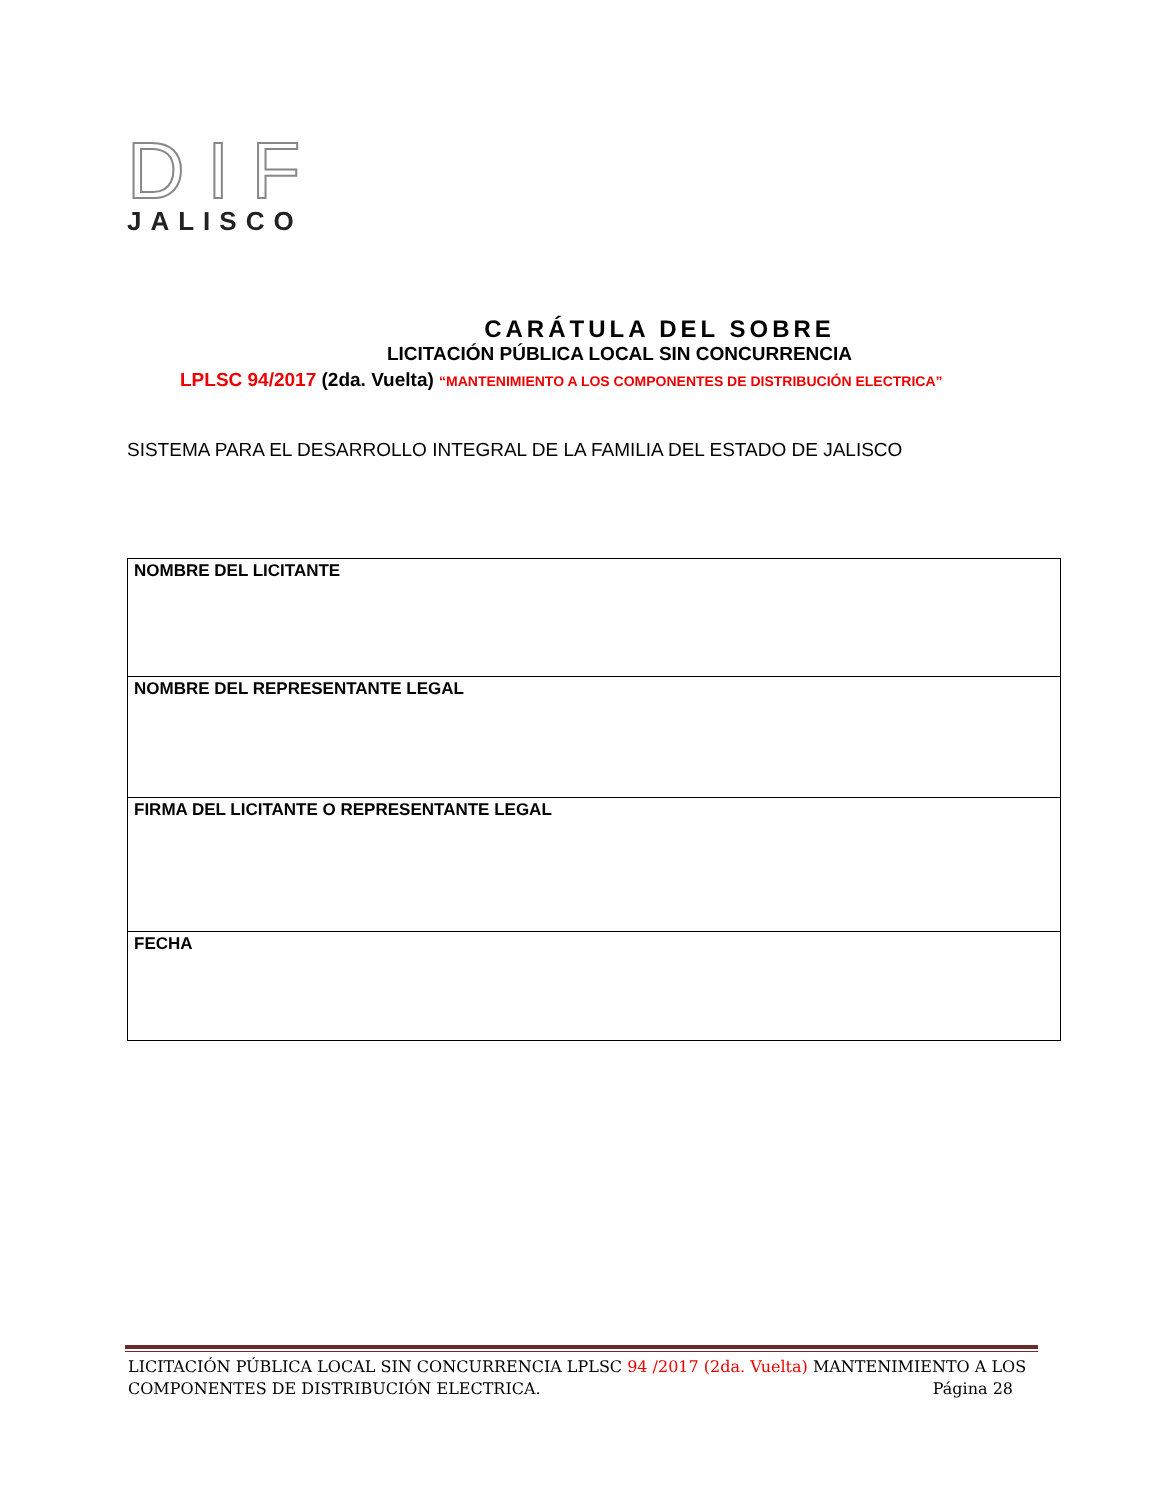D I F
JALISCO
CARÁTULA DEL SOBRE
LICITACIÓN PÚBLICA LOCAL SIN CONCURRENCIA
LPLSC 94/2017 (2da. Vuelta) “MANTENIMIENTO A LOS COMPONENTES DE DISTRIBUCIÓN ELECTRICA”
SISTEMA PARA EL DESARROLLO INTEGRAL DE LA FAMILIA DEL ESTADO DE JALISCO
| NOMBRE DEL LICITANTE |
| NOMBRE DEL REPRESENTANTE LEGAL |
| FIRMA DEL LICITANTE O REPRESENTANTE LEGAL |
| FECHA |
LICITACIÓN PÚBLICA LOCAL SIN CONCURRENCIA LPLSC 94 /2017 (2da. Vuelta) MANTENIMIENTO A LOS
COMPONENTES DE DISTRIBUCIÓN ELECTRICA. Página 28